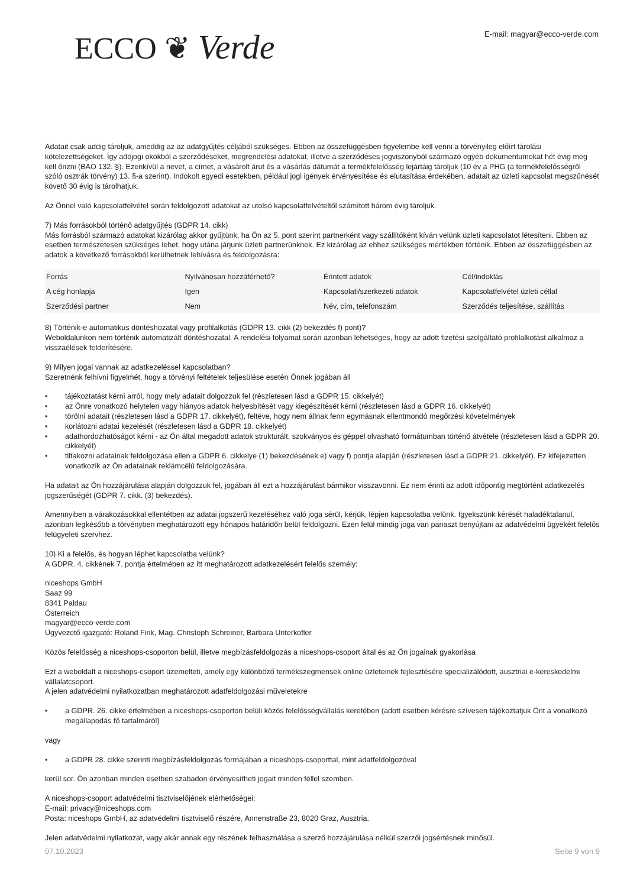ECCO ❦ Verde
E-mail: magyar@ecco-verde.com
Adatait csak addig tároljuk, ameddig az az adatgyűjtés céljából szükséges. Ebben az összefüggésben figyelembe kell venni a törvényileg előírt tárolási kötelezettségeket. Így adójogi okokból a szerződéseket, megrendelési adatokat, illetve a szerződéses jogviszonyból származó egyéb dokumentumokat hét évig meg kell őrizni (BAO 132. §). Ezenkívül a nevet, a címet, a vásárolt árut és a vásárlás dátumát a termékfelelősség lejártáig tároljuk (10 év a PHG (a termékfelelősségről szóló osztrák törvény) 13. §-a szerint). Indokolt egyedi esetekben, például jogi igények érvényesítése és elutasítása érdekében, adatait az üzleti kapcsolat megszűnését követő 30 évig is tárolhatjuk.
Az Önnel való kapcsolatfelvétel során feldolgozott adatokat az utolsó kapcsolatfelvételtől számított három évig tároljuk.
7) Más forrásokból történő adatgyűjtés (GDPR 14. cikk)
Más forrásból származó adatokat kizárólag akkor gyűjtünk, ha Ön az 5. pont szerint partnerként vagy szállítóként kíván velünk üzleti kapcsolatot létesíteni. Ebben az esetben természetesen szükséges lehet, hogy utána járjunk üzleti partnerünknek. Ez kizárólag az ehhez szükséges mértékben történik. Ebben az összefüggésben az adatok a következő forrásokból kerülhetnek lehívásra és feldolgozásra:
| Forrás | Nyilvánosan hozzáférhető? | Érintett adatok | Cél/indoklás |
| --- | --- | --- | --- |
| A cég honlapja | Igen | Kapcsolati/szerkezeti adatok | Kapcsolatfelvétel üzleti céllal |
| Szerződési partner | Nem | Név, cím, telefonszám | Szerződés teljesítése, szállítás |
8) Történik-e automatikus döntéshozatal vagy profilalkotás (GDPR 13. cikk (2) bekezdés f) pont)?
Weboldalunkon nem történik automatizált döntéshozatal. A rendelési folyamat során azonban lehetséges, hogy az adott fizetési szolgáltató profilalkotást alkalmaz a visszaélések felderítésére.
9) Milyen jogai vannak az adatkezeléssel kapcsolatban?
Szeretnénk felhívni figyelmét, hogy a törvényi feltételek teljesülése esetén Önnek jogában áll
• tájékoztatást kérni arról, hogy mely adatait dolgozzuk fel (részletesen lásd a GDPR 15. cikkelyét)
• az Önre vonatkozó helytelen vagy hiányos adatok helyesbítését vagy kiegészítését kérni (részletesen lásd a GDPR 16. cikkelyét)
• törölni adatait (részletesen lásd a GDPR 17. cikkelyét), feltéve, hogy nem állnak fenn egymásnak ellentmondó megőrzési követelmények
• korlátozni adatai kezelését (részletesen lásd a GDPR 18. cikkelyét)
• adathordozhatóságot kérni - az Ön által megadott adatok strukturált, szokványos és géppel olvasható formátumban történő átvétele (részletesen lásd a GDPR 20. cikkelyét)
• tiltakozni adatainak feldolgozása ellen a GDPR 6. cikkelye (1) bekezdésének e) vagy f) pontja alapján (részletesen lásd a GDPR 21. cikkelyét). Ez kifejezetten vonatkozik az Ön adatainak reklámcélú feldolgozására.
Ha adatait az Ön hozzájárulása alapján dolgozzuk fel, jogában áll ezt a hozzájárulást bármikor visszavonni. Ez nem érinti az adott időpontig megtörtént adatkezelés jogszerűségét (GDPR 7. cikk. (3) bekezdés).
Amennyiben a várakozásokkal ellentétben az adatai jogszerű kezeléséhez való joga sérül, kérjük, lépjen kapcsolatba velünk. Igyekszünk kérését haladéktalanul, azonban legkésőbb a törvényben meghatározott egy hónapos határidőn belül feldolgozni. Ezen felül mindig joga van panaszt benyújtani az adatvédelmi ügyekért felelős felügyeleti szervhez.
10) Ki a felelős, és hogyan léphet kapcsolatba velünk?
A GDPR. 4. cikkének 7. pontja értelmében az itt meghatározott adatkezelésért felelős személy:
niceshops GmbH
Saaz 99
8341 Paldau
Österreich
magyar@ecco-verde.com
Ügyvezető igazgató: Roland Fink, Mag. Christoph Schreiner, Barbara Unterkofler
Közös felelősség a niceshops-csoporton belül, illetve megbízásfeldolgozás a niceshops-csoport által és az Ön jogainak gyakorlása
Ezt a weboldalt a niceshops-csoport üzemelteti, amely egy különböző termékszegmensek online üzleteinek fejlesztésére specializálódott, ausztriai e-kereskedelmi vállalatcsoport.
A jelen adatvédelmi nyilatkozatban meghatározott adatfeldolgozási műveletekre
• a GDPR. 26. cikke értelmében a niceshops-csoporton belüli közös felelősségvállalás keretében (adott esetben kérésre szívesen tájékoztatjuk Önt a vonatkozó megállapodás fő tartalmáról)
vagy
• a GDPR 28. cikke szerinti megbízásfeldolgozás formájában a niceshops-csoporttal, mint adatfeldolgozóval
kerül sor. Ön azonban minden esetben szabadon érvényesítheti jogait minden féllel szemben.
A niceshops-csoport adatvédelmi tisztviselőjének elérhetőségei:
E-mail: privacy@niceshops.com
Posta: niceshops GmbH, az adatvédelmi tisztviselő részére, Annenstraße 23, 8020 Graz, Ausztria.
Jelen adatvédelmi nyilatkozat, vagy akár annak egy részének felhasználása a szerző hozzájárulása nélkül szerzői jogsértésnek minősül.
07.10.2023 Seite 9 von 9